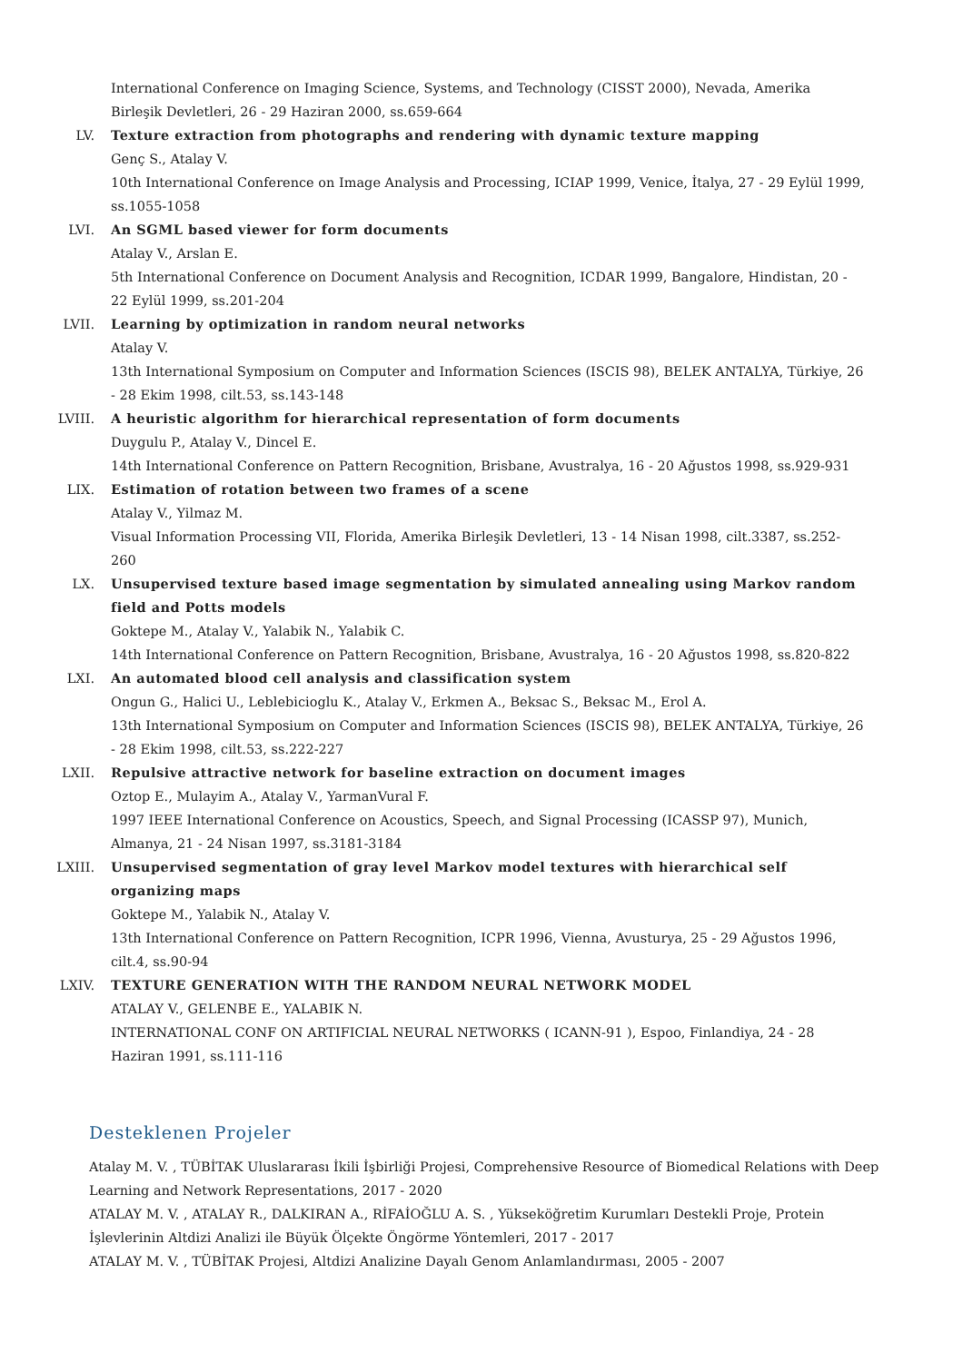International Conference on Imaging Science, Systems, and Technology (CISST 2000), Nevada, Amerika Birleşik Devletleri, 26 - 29 Haziran 2000, ss.659-664
LV. Texture extraction from photographs and rendering with dynamic texture mapping
Genç S., Atalay V.
10th International Conference on Image Analysis and Processing, ICIAP 1999, Venice, İtalya, 27 - 29 Eylül 1999, ss.1055-1058
LVI. An SGML based viewer for form documents
Atalay V., Arslan E.
5th International Conference on Document Analysis and Recognition, ICDAR 1999, Bangalore, Hindistan, 20 - 22 Eylül 1999, ss.201-204
LVII. Learning by optimization in random neural networks
Atalay V.
13th International Symposium on Computer and Information Sciences (ISCIS 98), BELEK ANTALYA, Türkiye, 26 - 28 Ekim 1998, cilt.53, ss.143-148
LVIII. A heuristic algorithm for hierarchical representation of form documents
Duygulu P., Atalay V., Dincel E.
14th International Conference on Pattern Recognition, Brisbane, Avustralya, 16 - 20 Ağustos 1998, ss.929-931
LIX. Estimation of rotation between two frames of a scene
Atalay V., Yilmaz M.
Visual Information Processing VII, Florida, Amerika Birleşik Devletleri, 13 - 14 Nisan 1998, cilt.3387, ss.252-260
LX. Unsupervised texture based image segmentation by simulated annealing using Markov random field and Potts models
Goktepe M., Atalay V., Yalabik N., Yalabik C.
14th International Conference on Pattern Recognition, Brisbane, Avustralya, 16 - 20 Ağustos 1998, ss.820-822
LXI. An automated blood cell analysis and classification system
Ongun G., Halici U., Leblebicioglu K., Atalay V., Erkmen A., Beksac S., Beksac M., Erol A.
13th International Symposium on Computer and Information Sciences (ISCIS 98), BELEK ANTALYA, Türkiye, 26 - 28 Ekim 1998, cilt.53, ss.222-227
LXII. Repulsive attractive network for baseline extraction on document images
Oztop E., Mulayim A., Atalay V., YarmanVural F.
1997 IEEE International Conference on Acoustics, Speech, and Signal Processing (ICASSP 97), Munich, Almanya, 21 - 24 Nisan 1997, ss.3181-3184
LXIII. Unsupervised segmentation of gray level Markov model textures with hierarchical self organizing maps
Goktepe M., Yalabik N., Atalay V.
13th International Conference on Pattern Recognition, ICPR 1996, Vienna, Avusturya, 25 - 29 Ağustos 1996, cilt.4, ss.90-94
LXIV. TEXTURE GENERATION WITH THE RANDOM NEURAL NETWORK MODEL
ATALAY V., GELENBE E., YALABIK N.
INTERNATIONAL CONF ON ARTIFICIAL NEURAL NETWORKS ( ICANN-91 ), Espoo, Finlandiya, 24 - 28 Haziran 1991, ss.111-116
Desteklenen Projeler
Atalay M. V. , TÜBİTAK Uluslararası İkili İşbirliği Projesi, Comprehensive Resource of Biomedical Relations with Deep Learning and Network Representations, 2017 - 2020
ATALAY M. V. , ATALAY R., DALKIRAN A., RİFAİOĞLU A. S. , Yükseköğretim Kurumları Destekli Proje, Protein İşlevlerinin Altdizi Analizi ile Büyük Ölçekte Öngörme Yöntemleri, 2017 - 2017
ATALAY M. V. , TÜBİTAK Projesi, Altdizi Analizine Dayalı Genom Anlamlandırması, 2005 - 2007